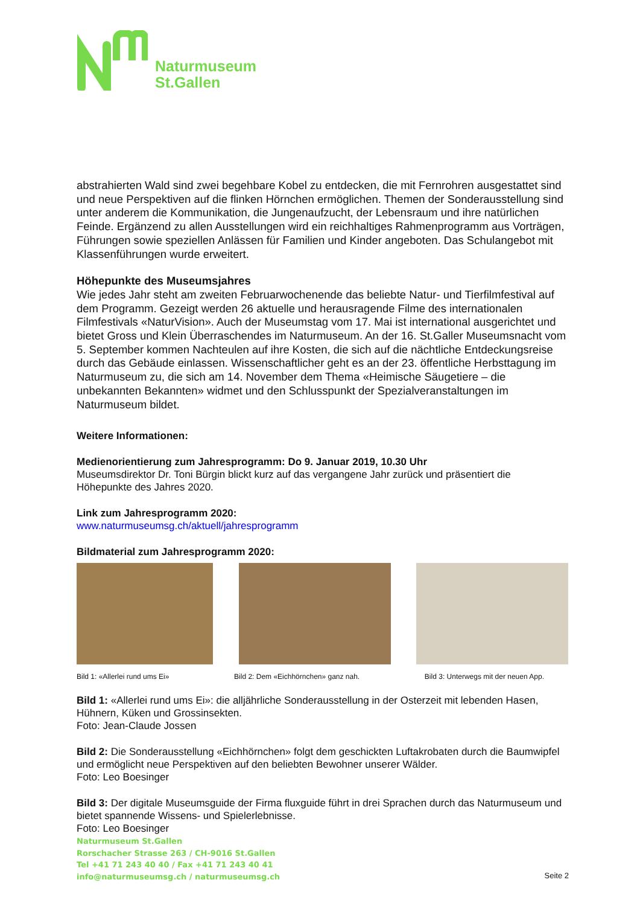Naturmuseum
St.Gallen
abstrahierten Wald sind zwei begehbare Kobel zu entdecken, die mit Fernrohren ausgestattet sind und neue Perspektiven auf die flinken Hörnchen ermöglichen. Themen der Sonderausstellung sind unter anderem die Kommunikation, die Jungenaufzucht, der Lebensraum und ihre natürlichen Feinde. Ergänzend zu allen Ausstellungen wird ein reichhaltiges Rahmenprogramm aus Vorträgen, Führungen sowie speziellen Anlässen für Familien und Kinder angeboten. Das Schulangebot mit Klassenführungen wurde erweitert.
Höhepunkte des Museumsjahres
Wie jedes Jahr steht am zweiten Februarwochenende das beliebte Natur- und Tierfilmfestival auf dem Programm. Gezeigt werden 26 aktuelle und herausragende Filme des internationalen Filmfestivals «NaturVision». Auch der Museumstag vom 17. Mai ist international ausgerichtet und bietet Gross und Klein Überraschendes im Naturmuseum. An der 16. St.Galler Museumsnacht vom 5. September kommen Nachteulen auf ihre Kosten, die sich auf die nächtliche Entdeckungsreise durch das Gebäude einlassen. Wissenschaftlicher geht es an der 23. öffentliche Herbsttagung im Naturmuseum zu, die sich am 14. November dem Thema «Heimische Säugetiere – die unbekannten Bekannten» widmet und den Schlusspunkt der Spezialveranstaltungen im Naturmuseum bildet.
Weitere Informationen:
Medienorientierung zum Jahresprogramm: Do 9. Januar 2019, 10.30 Uhr
Museumsdirektor Dr. Toni Bürgin blickt kurz auf das vergangene Jahr zurück und präsentiert die Höhepunkte des Jahres 2020.
Link zum Jahresprogramm 2020:
www.naturmuseumsg.ch/aktuell/jahresprogramm
Bildmaterial zum Jahresprogramm 2020:
Bild 1: «Allerlei rund ums Ei» Bild 2: Dem «Eichhörnchen» ganz nah. Bild 3: Unterwegs mit der neuen App.
Bild 1: «Allerlei rund ums Ei»: die alljährliche Sonderausstellung in der Osterzeit mit lebenden Hasen, Hühnern, Küken und Grossinsekten.
Foto: Jean-Claude Jossen
Bild 2: Die Sonderausstellung «Eichhörnchen» folgt dem geschickten Luftakrobaten durch die Baumwipfel und ermöglicht neue Perspektiven auf den beliebten Bewohner unserer Wälder.
Foto: Leo Boesinger
Bild 3: Der digitale Museumsguide der Firma fluxguide führt in drei Sprachen durch das Naturmuseum und bietet spannende Wissens- und Spielerlebnisse.
Foto: Leo Boesinger
Naturmuseum St.Gallen
Rorschacher Strasse 263 / CH-9016 St.Gallen
Tel +41 71 243 40 40 / Fax +41 71 243 40 41
info@naturmuseumsg.ch / naturmuseumsg.ch
Seite 2